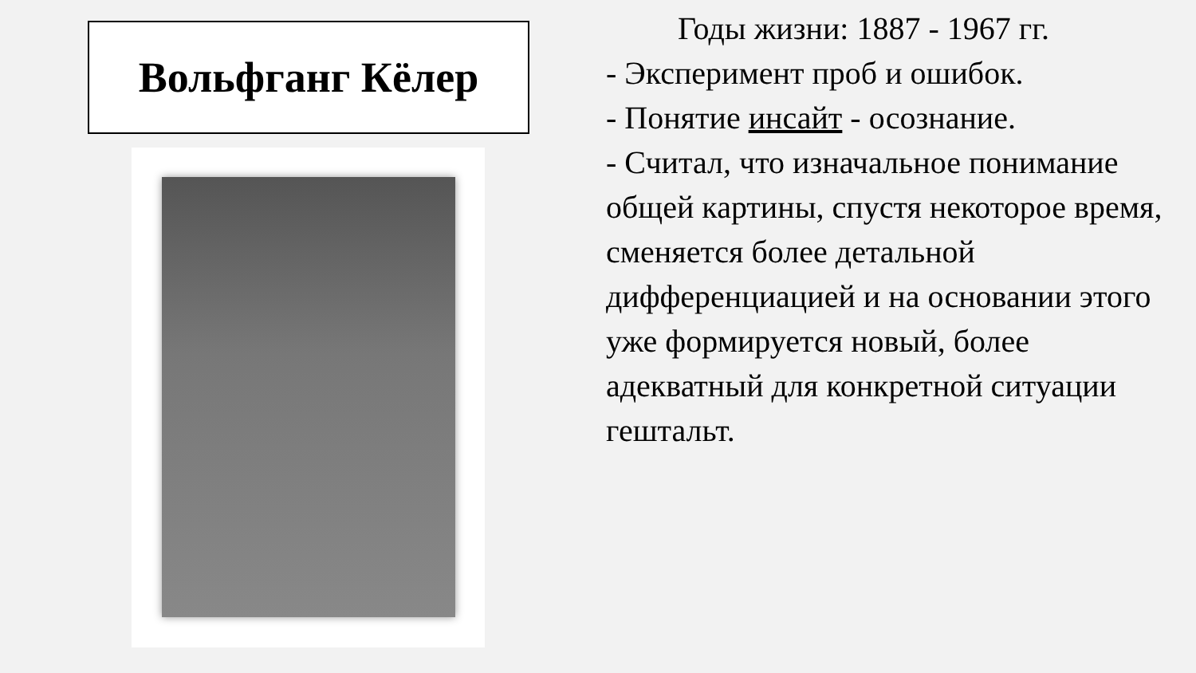Вольфганг Кёлер
Годы жизни: 1887 - 1967 гг.
- Эксперимент проб и ошибок.
- Понятие инсайт - осознание.
- Считал, что изначальное понимание общей картины, спустя некоторое время, сменяется более детальной дифференциацией и на основании этого уже формируется новый, более адекватный для конкретной ситуации гештальт.